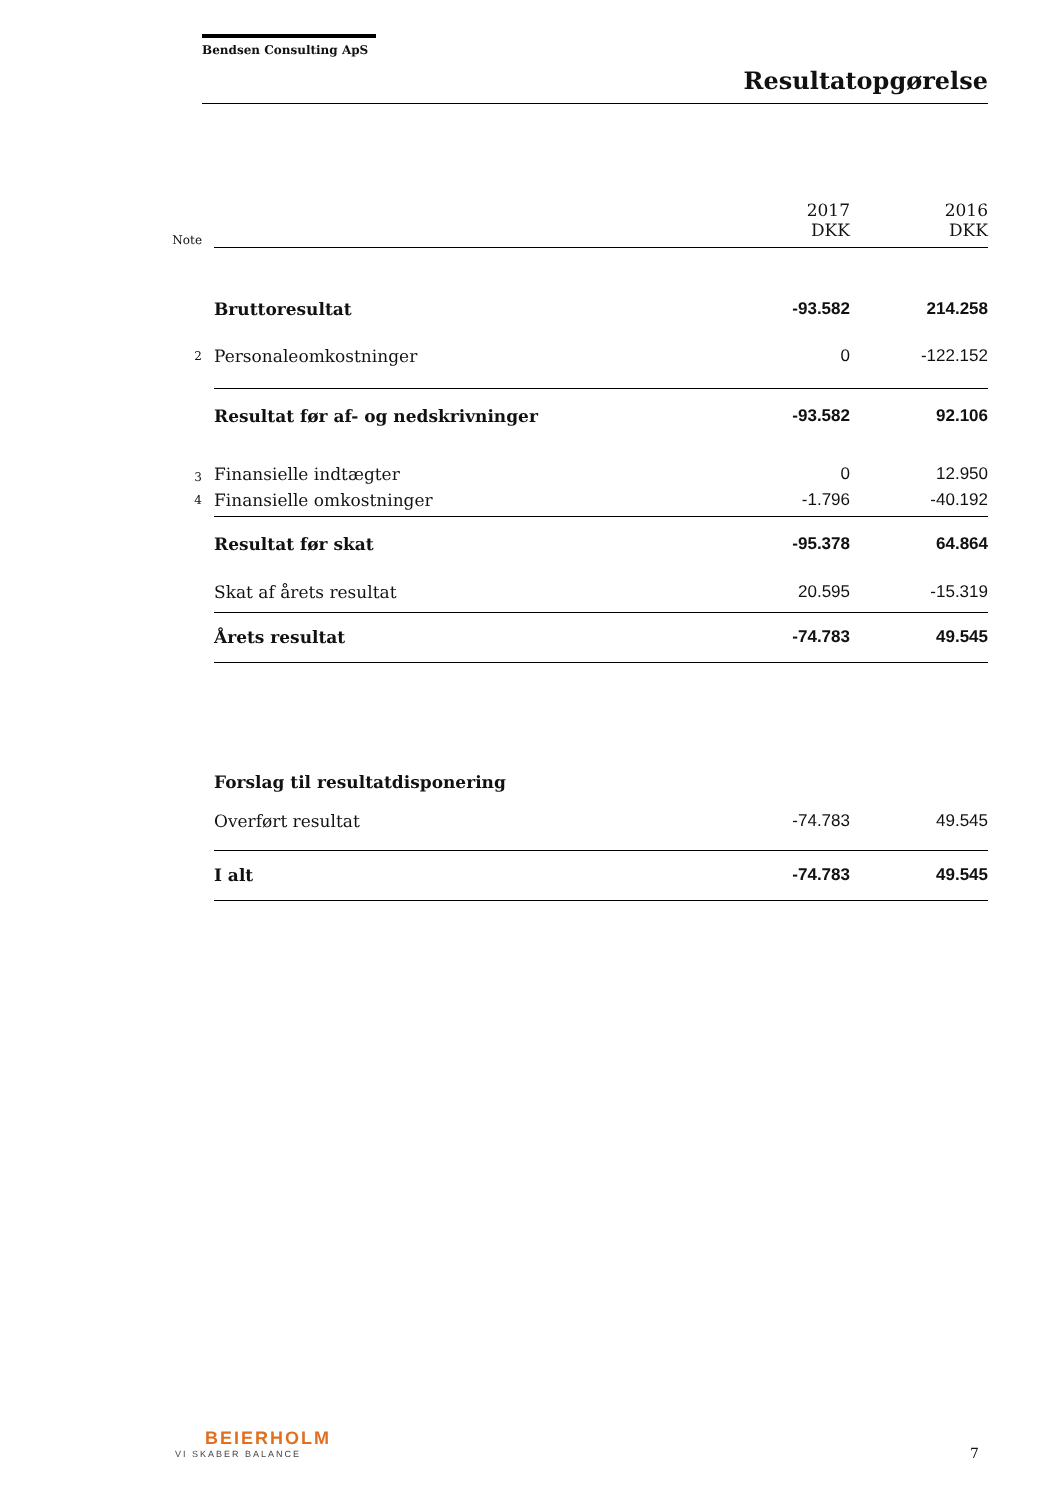Bendsen Consulting ApS
Resultatopgørelse
| Note | | 2017 DKK | 2016 DKK |
| | Bruttoresultat | -93.582 | 214.258 |
| 2 | Personaleomkostninger | 0 | -122.152 |
| | Resultat før af- og nedskrivninger | -93.582 | 92.106 |
| 3 | Finansielle indtægter | 0 | 12.950 |
| 4 | Finansielle omkostninger | -1.796 | -40.192 |
| | Resultat før skat | -95.378 | 64.864 |
| | Skat af årets resultat | 20.595 | -15.319 |
| | Årets resultat | -74.783 | 49.545 |
| | Forslag til resultatdisponering | | |
| | Overført resultat | -74.783 | 49.545 |
| | I alt | -74.783 | 49.545 |
BEIERHOLM
VI SKABER BALANCE
7